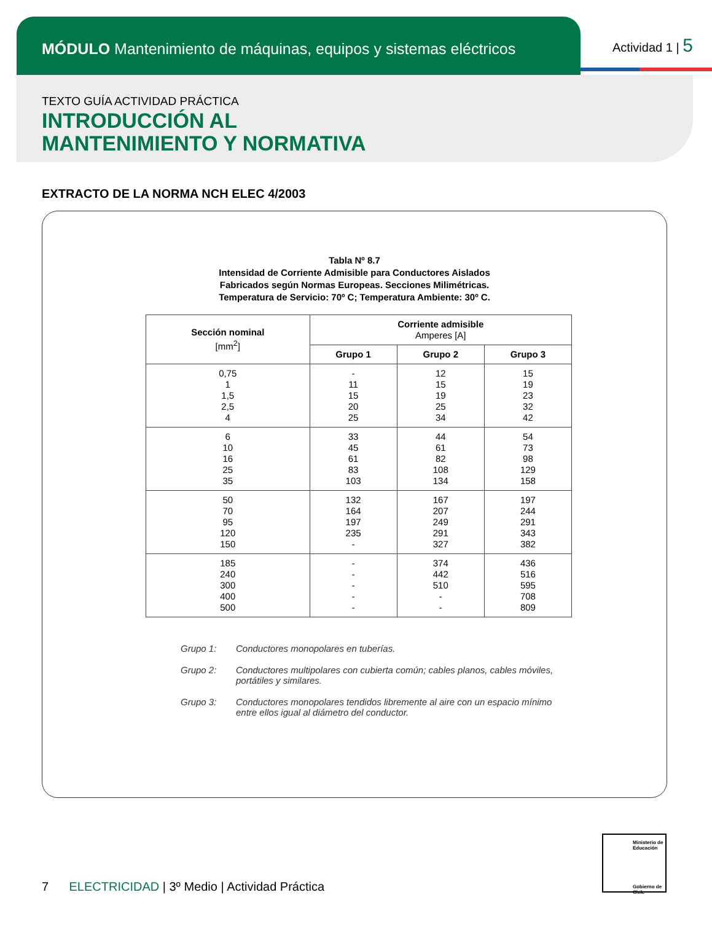MÓDULO Mantenimiento de máquinas, equipos y sistemas eléctricos
Actividad 1 | 5
TEXTO GUÍA ACTIVIDAD PRÁCTICA
INTRODUCCIÓN AL
MANTENIMIENTO Y NORMATIVA
EXTRACTO DE LA NORMA NCH ELEC 4/2003
Tabla Nº 8.7
Intensidad de Corriente Admisible para Conductores Aislados
Fabricados según Normas Europeas. Secciones Milimétricas.
Temperatura de Servicio: 70º C; Temperatura Ambiente: 30º C.
| Sección nominal [mm<sup>2</sup>] | Corriente admisible Amperes [A] | | |
| --- | --- | --- | --- |
| | Grupo 1 | Grupo 2 | Grupo 3 |
| 0,75 1 1,5 2,5 4 | - 11 15 20 25 | 12 15 19 25 34 | 15 19 23 32 42 |
| 6 10 16 25 35 | 33 45 61 83 103 | 44 61 82 108 134 | 54 73 98 129 158 |
| 50 70 95 120 150 | 132 164 197 235 - | 167 207 249 291 327 | 197 244 291 343 382 |
| 185 240 300 400 500 | - - - - - | 374 442 510 - - | 436 516 595 708 809 |
Grupo 1: Conductores monopolares en tuberías.
Grupo 2: Conductores multipolares con cubierta común; cables planos, cables móviles, portátiles y similares.
Grupo 3: Conductores monopolares tendidos libremente al aire con un espacio mínimo entre ellos igual al diámetro del conductor.
Ministerio de Educación
Gobierno de Chile
7 ELECTRICIDAD | 3º Medio | Actividad Práctica